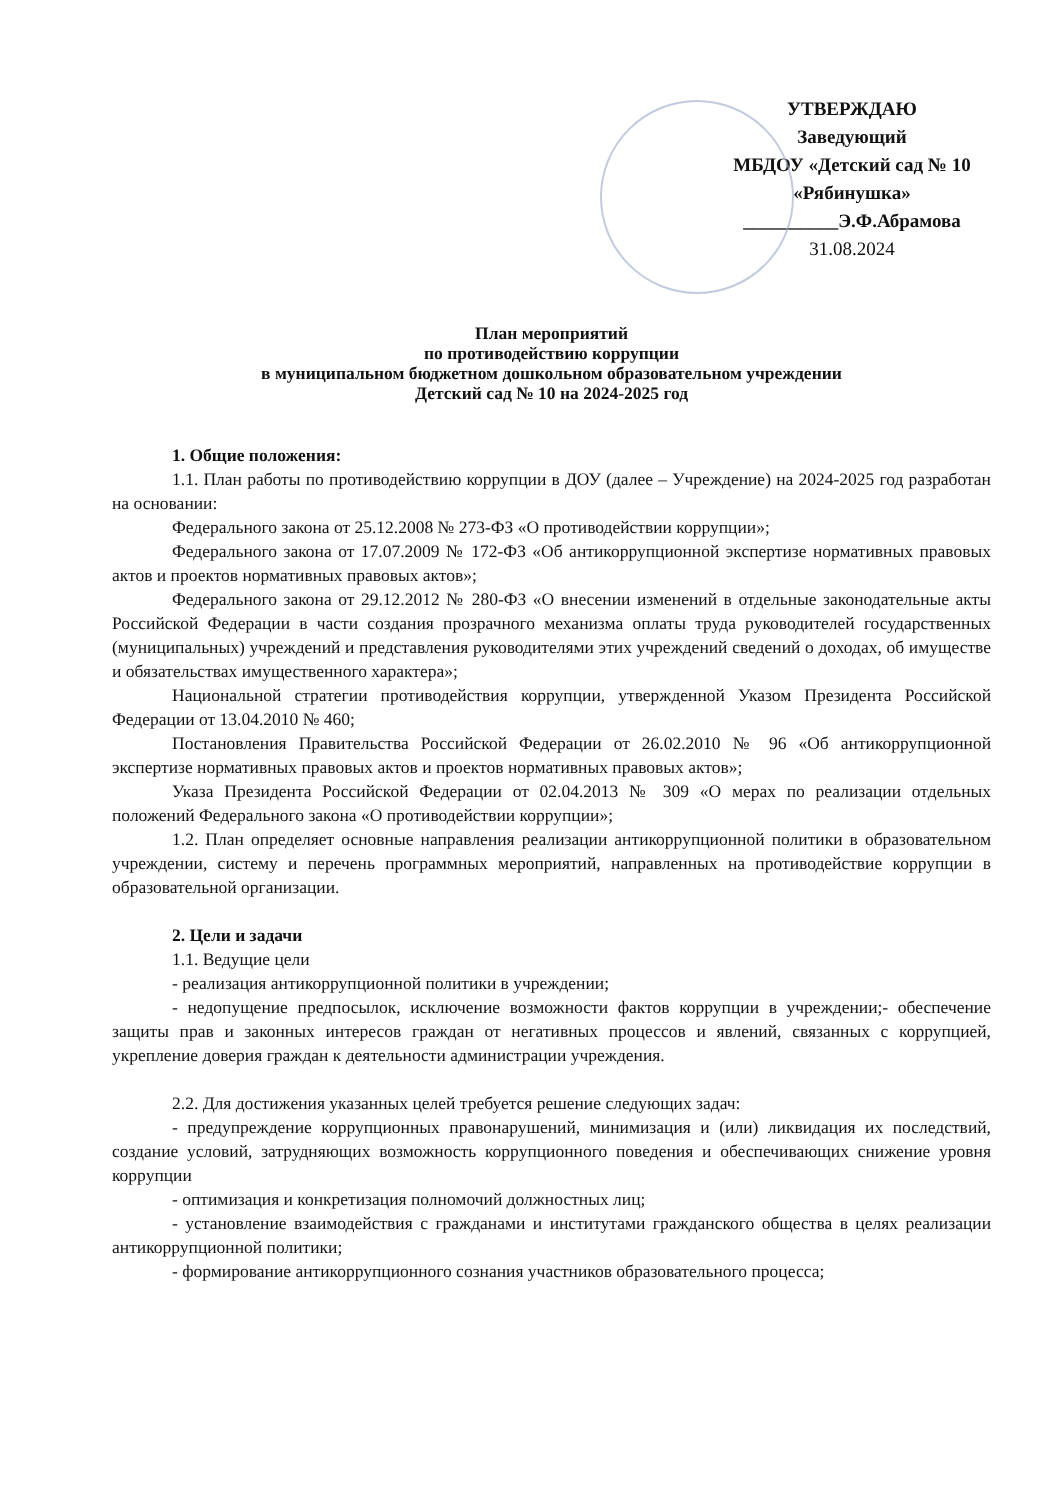УТВЕРЖДАЮ
Заведующий
МБДОУ «Детский сад № 10
«Рябинушка»
__________Э.Ф.Абрамова
31.08.2024
План мероприятий
по противодействию коррупции
в муниципальном бюджетном дошкольном образовательном учреждении
Детский сад № 10 на 2024-2025 год
1. Общие положения:
1.1. План работы по противодействию коррупции в ДОУ (далее – Учреждение) на 2024-2025 год разработан на основании:
Федерального закона от 25.12.2008 № 273-ФЗ «О противодействии коррупции»;
Федерального закона от 17.07.2009 № 172-ФЗ «Об антикоррупционной экспертизе нормативных правовых актов и проектов нормативных правовых актов»;
Федерального закона от 29.12.2012 № 280-ФЗ «О внесении изменений в отдельные законодательные акты Российской Федерации в части создания прозрачного механизма оплаты труда руководителей государственных (муниципальных) учреждений и представления руководителями этих учреждений сведений о доходах, об имуществе и обязательствах имущественного характера»;
Национальной стратегии противодействия коррупции, утвержденной Указом Президента Российской Федерации от 13.04.2010 № 460;
Постановления Правительства Российской Федерации от 26.02.2010 № 96 «Об антикоррупционной экспертизе нормативных правовых актов и проектов нормативных правовых актов»;
Указа Президента Российской Федерации от 02.04.2013 № 309 «О мерах по реализации отдельных положений Федерального закона «О противодействии коррупции»;
1.2. План определяет основные направления реализации антикоррупционной политики в образовательном учреждении, систему и перечень программных мероприятий, направленных на противодействие коррупции в образовательной организации.
2. Цели и задачи
1.1. Ведущие цели
- реализация антикоррупционной политики в учреждении;
- недопущение предпосылок, исключение возможности фактов коррупции в учреждении;- обеспечение защиты прав и законных интересов граждан от негативных процессов и явлений, связанных с коррупцией, укрепление доверия граждан к деятельности администрации учреждения.
2.2. Для достижения указанных целей требуется решение следующих задач:
- предупреждение коррупционных правонарушений, минимизация и (или) ликвидация их последствий, создание условий, затрудняющих возможность коррупционного поведения и обеспечивающих снижение уровня коррупции
- оптимизация и конкретизация полномочий должностных лиц;
- установление взаимодействия с гражданами и институтами гражданского общества в целях реализации антикоррупционной политики;
- формирование антикоррупционного сознания участников образовательного процесса;